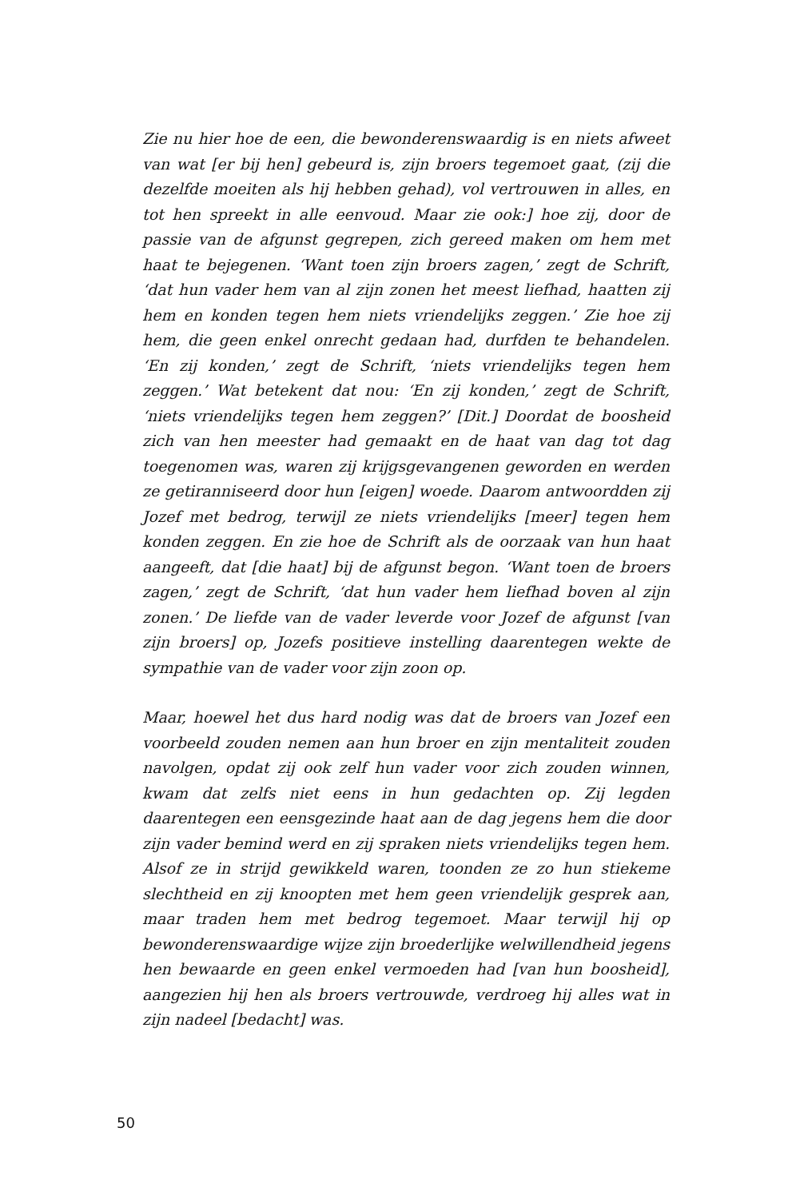Zie nu hier hoe de een, die bewonderenswaardig is en niets afweet van wat [er bij hen] gebeurd is, zijn broers tegemoet gaat, (zij die dezelfde moeiten als hij hebben gehad), vol vertrouwen in alles, en tot hen spreekt in alle eenvoud. Maar zie ook:] hoe zij, door de passie van de afgunst gegrepen, zich gereed maken om hem met haat te bejegenen. ‘Want toen zijn broers zagen,’ zegt de Schrift, ‘dat hun vader hem van al zijn zonen het meest liefhad, haatten zij hem en konden tegen hem niets vriendelijks zeggen.’ Zie hoe zij hem, die geen enkel onrecht gedaan had, durfden te behandelen. ‘En zij konden,’ zegt de Schrift, ‘niets vriendelijks tegen hem zeggen.’ Wat betekent dat nou: ‘En zij konden,’ zegt de Schrift, ‘niets vriendelijks tegen hem zeggen?’ [Dit.] Doordat de boosheid zich van hen meester had gemaakt en de haat van dag tot dag toegenomen was, waren zij krijgsgevangenen geworden en werden ze getiranniseerd door hun [eigen] woede. Daarom antwoordden zij Jozef met bedrog, terwijl ze niets vriendelijks [meer] tegen hem konden zeggen. En zie hoe de Schrift als de oorzaak van hun haat aangeeft, dat [die haat] bij de afgunst begon. ‘Want toen de broers zagen,’ zegt de Schrift, ‘dat hun vader hem liefhad boven al zijn zonen.’ De liefde van de vader leverde voor Jozef de afgunst [van zijn broers] op, Jozefs positieve instelling daarentegen wekte de sympathie van de vader voor zijn zoon op.
Maar, hoewel het dus hard nodig was dat de broers van Jozef een voorbeeld zouden nemen aan hun broer en zijn mentaliteit zouden navolgen, opdat zij ook zelf hun vader voor zich zouden winnen, kwam dat zelfs niet eens in hun gedachten op. Zij legden daarentegen een eensgezinde haat aan de dag jegens hem die door zijn vader bemind werd en zij spraken niets vriendelijks tegen hem. Alsof ze in strijd gewikkeld waren, toonden ze zo hun stiekeme slechtheid en zij knoopten met hem geen vriendelijk gesprek aan, maar traden hem met bedrog tegemoet. Maar terwijl hij op bewonderenswaardige wijze zijn broederlijke welwillendheid jegens hen bewaarde en geen enkel vermoeden had [van hun boosheid], aangezien hij hen als broers vertrouwde, verdroeg hij alles wat in zijn nadeel [bedacht] was.
50